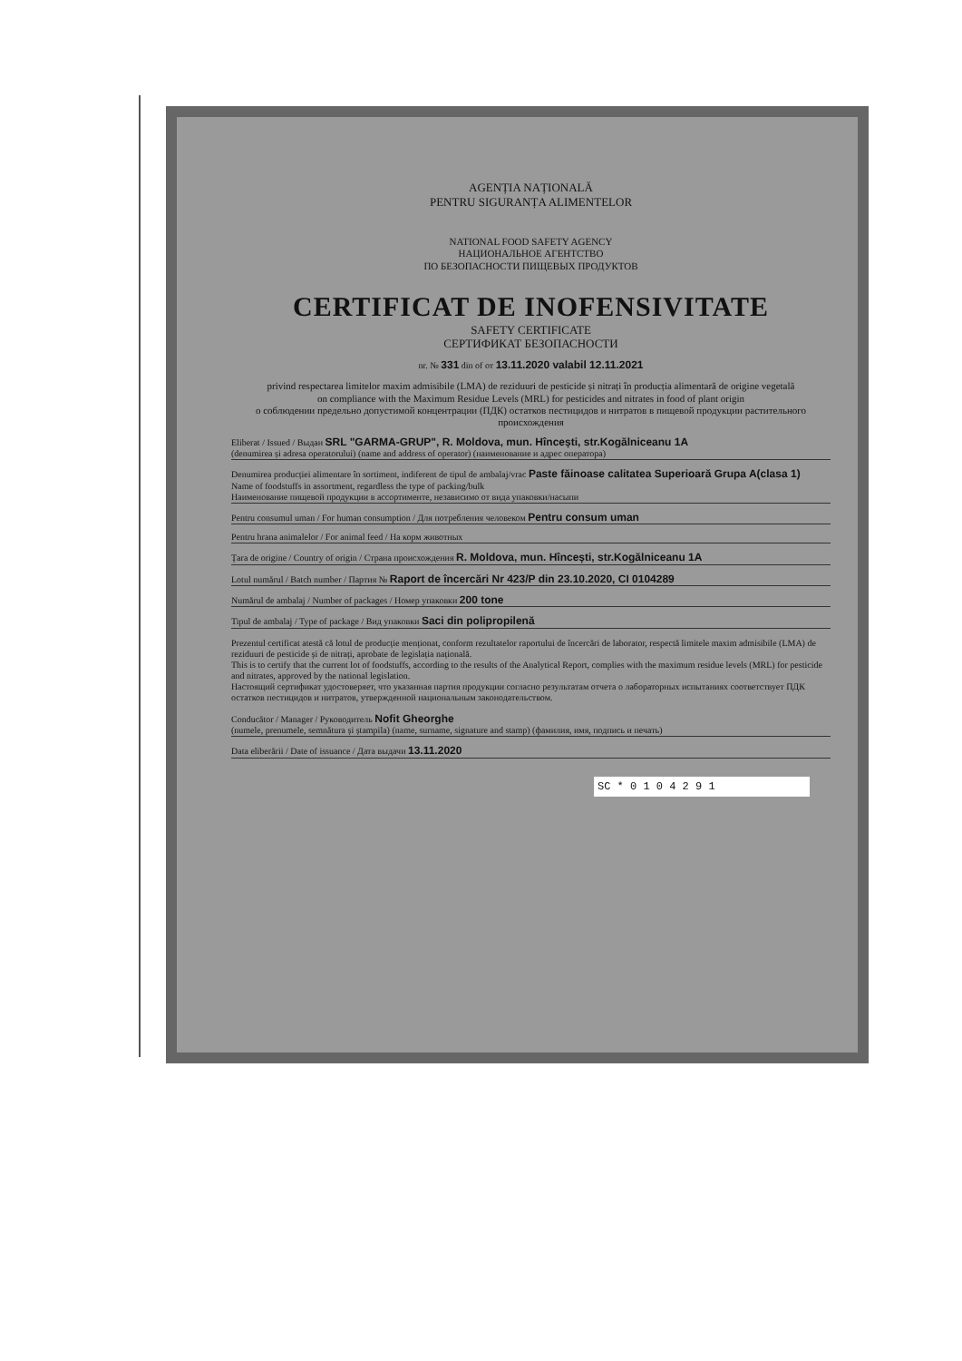AGENȚIA NAȚIONALĂ
PENTRU SIGURANȚA ALIMENTELOR
NATIONAL FOOD SAFETY AGENCY
НАЦИОНАЛЬНОЕ АГЕНТСТВО
ПО БЕЗОПАСНОСТИ ПИЩЕВЫХ ПРОДУКТОВ
CERTIFICAT DE INOFENSIVITATE
SAFETY CERTIFICATE
СЕРТИФИКАТ БЕЗОПАСНОСТИ
nr. № 331 din of от 13.11.2020 valabil 12.11.2021
privind respectarea limitelor maxim admisibile (LMA) de reziduuri de pesticide și nitrați în producția alimentară de origine vegetală
on compliance with the Maximum Residue Levels (MRL) for pesticides and nitrates in food of plant origin
о соблюдении предельно допустимой концентрации (ПДК) остатков пестицидов и нитратов в пищевой продукции растительного происхождения
Eliberat / Issued / Выдан SRL "GARMA-GRUP", R. Moldova, mun. Hîncești, str.Kogălniceanu 1A
(denumirea și adresa operatorului) (name and address of operator) (наименование и адрес оператора)
Denumirea producției alimentare în sortiment, indiferent de tipul de ambalaj/vrac Paste făinoase calitatea Superioară Grupa A(clasa 1)
Name of foodstuffs in assortment, regardless the type of packing/bulk
Наименование пищевой продукции в ассортименте, независимо от вида упаковки/насыпи
Pentru consumul uman / For human consumption / Для потребления человеком Pentru consum uman
Pentru hrana animalelor / For animal feed / На корм животных
Țara de origine / Country of origin / Страна происхождения R. Moldova, mun. Hîncești, str.Kogălniceanu 1A
Lotul numărul / Batch number / Партия № Raport de încercări Nr 423/P din 23.10.2020, CI 0104289
Numărul de ambalaj / Number of packages / Номер упаковки 200 tone
Tipul de ambalaj / Type of package / Вид упаковки Saci din polipropilenă
Prezentul certificat atestă că lotul de producție menționat, conform rezultatelor raportului de încercări de laborator, respectă limitele maxim admisibile (LMA) de reziduuri de pesticide și de nitrați, aprobate de legislația națională.
This is to certify that the current lot of foodstuffs, according to the results of the Analytical Report, complies with the maximum residue levels (MRL) for pesticide and nitrates, approved by the national legislation.
Настоящий сертификат удостоверяет, что указанная партия продукции согласно результатам отчета о лабораторных испытаниях соответствует ПДК остатков пестицидов и нитратов, утвержденной национальным законодательством.
Conducător / Manager / Руководитель Nofit Gheorghe
(numele, prenumele, semnătura și ștampila) (name, surname, signature and stamp) (фамилия, имя, подпись и печать)
Data eliberării / Date of issuance / Дата выдачи 13.11.2020
SC * 0 1 0 4 2 9 1